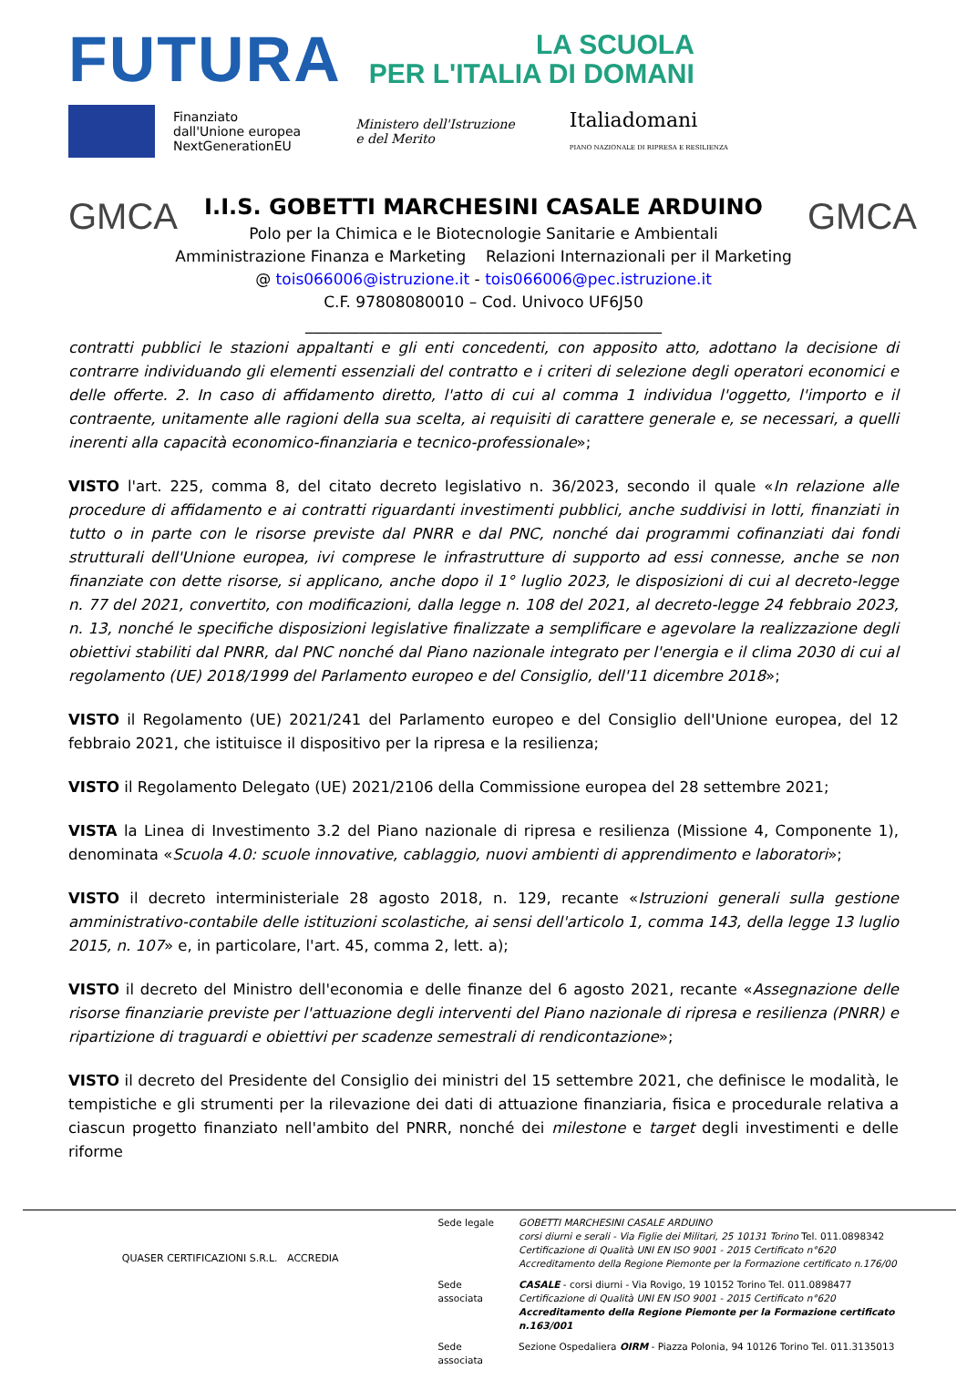FUTURA
LA SCUOLA
PER L'ITALIA DI DOMANI
Finanziato
dall'Unione europea
NextGenerationEU
Ministero dell'Istruzione
e del Merito
Italiadomani
PIANO NAZIONALE DI RIPRESA E RESILIENZA
GMCA
I.I.S. GOBETTI MARCHESINI CASALE ARDUINO
Polo per la Chimica e le Biotecnologie Sanitarie e Ambientali
Amministrazione Finanza e Marketing Relazioni Internazionali per il Marketing
@ tois066006@istruzione.it - tois066006@pec.istruzione.it
C.F. 97808080010 – Cod. Univoco UF6J50
______________________________________________
GMCA
contratti pubblici le stazioni appaltanti e gli enti concedenti, con apposito atto, adottano la decisione di contrarre individuando gli elementi essenziali del contratto e i criteri di selezione degli operatori economici e delle offerte. 2. In caso di affidamento diretto, l'atto di cui al comma 1 individua l'oggetto, l'importo e il contraente, unitamente alle ragioni della sua scelta, ai requisiti di carattere generale e, se necessari, a quelli inerenti alla capacità economico-finanziaria e tecnico-professionale»;
VISTO l'art. 225, comma 8, del citato decreto legislativo n. 36/2023, secondo il quale «In relazione alle procedure di affidamento e ai contratti riguardanti investimenti pubblici, anche suddivisi in lotti, finanziati in tutto o in parte con le risorse previste dal PNRR e dal PNC, nonché dai programmi cofinanziati dai fondi strutturali dell'Unione europea, ivi comprese le infrastrutture di supporto ad essi connesse, anche se non finanziate con dette risorse, si applicano, anche dopo il 1° luglio 2023, le disposizioni di cui al decreto-legge n. 77 del 2021, convertito, con modificazioni, dalla legge n. 108 del 2021, al decreto-legge 24 febbraio 2023, n. 13, nonché le specifiche disposizioni legislative finalizzate a semplificare e agevolare la realizzazione degli obiettivi stabiliti dal PNRR, dal PNC nonché dal Piano nazionale integrato per l'energia e il clima 2030 di cui al regolamento (UE) 2018/1999 del Parlamento europeo e del Consiglio, dell'11 dicembre 2018»;
VISTO il Regolamento (UE) 2021/241 del Parlamento europeo e del Consiglio dell'Unione europea, del 12 febbraio 2021, che istituisce il dispositivo per la ripresa e la resilienza;
VISTO il Regolamento Delegato (UE) 2021/2106 della Commissione europea del 28 settembre 2021;
VISTA la Linea di Investimento 3.2 del Piano nazionale di ripresa e resilienza (Missione 4, Componente 1), denominata «Scuola 4.0: scuole innovative, cablaggio, nuovi ambienti di apprendimento e laboratori»;
VISTO il decreto interministeriale 28 agosto 2018, n. 129, recante «Istruzioni generali sulla gestione amministrativo-contabile delle istituzioni scolastiche, ai sensi dell'articolo 1, comma 143, della legge 13 luglio 2015, n. 107» e, in particolare, l'art. 45, comma 2, lett. a);
VISTO il decreto del Ministro dell'economia e delle finanze del 6 agosto 2021, recante «Assegnazione delle risorse finanziarie previste per l'attuazione degli interventi del Piano nazionale di ripresa e resilienza (PNRR) e ripartizione di traguardi e obiettivi per scadenze semestrali di rendicontazione»;
VISTO il decreto del Presidente del Consiglio dei ministri del 15 settembre 2021, che definisce le modalità, le tempistiche e gli strumenti per la rilevazione dei dati di attuazione finanziaria, fisica e procedurale relativa a ciascun progetto finanziato nell'ambito del PNRR, nonché dei milestone e target degli investimenti e delle riforme
QUASER CERTIFICAZIONI S.R.L. ACCREDIA
| Sede legale | GOBETTI MARCHESINI CASALE ARDUINO corsi diurni e serali - Via Figlie dei Militari, 25 10131 Torino Tel. 011.0898342 Certificazione di Qualità UNI EN ISO 9001 - 2015 Certificato n°620 Accreditamento della Regione Piemonte per la Formazione certificato n.176/00 |
| Sede associata | CASALE - corsi diurni - Via Rovigo, 19 10152 Torino Tel. 011.0898477 Certificazione di Qualità UNI EN ISO 9001 - 2015 Certificato n°620 Accreditamento della Regione Piemonte per la Formazione certificato n.163/001 |
| Sede associata | Sezione Ospedaliera OIRM - Piazza Polonia, 94 10126 Torino Tel. 011.3135013 |